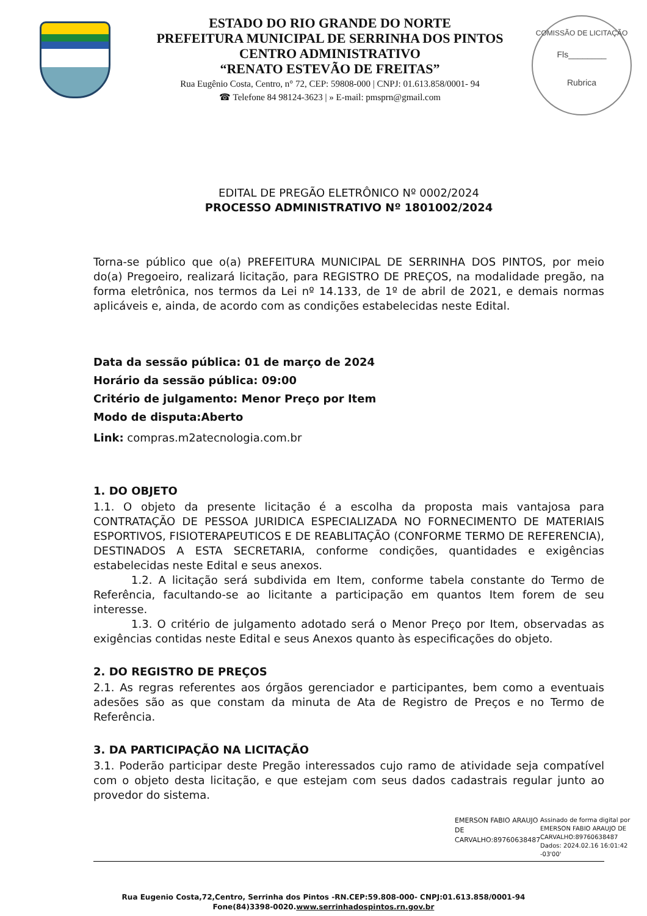ESTADO DO RIO GRANDE DO NORTE
PREFEITURA MUNICIPAL DE SERRINHA DOS PINTOS
CENTRO ADMINISTRATIVO
“RENATO ESTEVÃO DE FREITAS”
Rua Eugênio Costa, Centro, n° 72, CEP: 59808-000 | CNPJ: 01.613.858/0001- 94
☎ Telefone 84 98124-3623 | » E-mail: pmsprn@gmail.com
COMISSÃO DE LICITAÇÃO
Fls________
Rubrica
EDITAL DE PREGÃO ELETRÔNICO Nº 0002/2024
PROCESSO ADMINISTRATIVO Nº 1801002/2024
Torna-se público que o(a) PREFEITURA MUNICIPAL DE SERRINHA DOS PINTOS, por meio do(a) Pregoeiro, realizará licitação, para REGISTRO DE PREÇOS, na modalidade pregão, na forma eletrônica, nos termos da Lei nº 14.133, de 1º de abril de 2021, e demais normas aplicáveis e, ainda, de acordo com as condições estabelecidas neste Edital.
Data da sessão pública: 01 de março de 2024
Horário da sessão pública: 09:00
Critério de julgamento: Menor Preço por Item
Modo de disputa:Aberto
Link: compras.m2atecnologia.com.br
1. DO OBJETO
1.1. O objeto da presente licitação é a escolha da proposta mais vantajosa para CONTRATAÇÃO DE PESSOA JURIDICA ESPECIALIZADA NO FORNECIMENTO DE MATERIAIS ESPORTIVOS, FISIOTERAPEUTICOS E DE REABLITAÇÃO (CONFORME TERMO DE REFERENCIA), DESTINADOS A ESTA SECRETARIA, conforme condições, quantidades e exigências estabelecidas neste Edital e seus anexos.
1.2. A licitação será subdivida em Item, conforme tabela constante do Termo de Referência, facultando-se ao licitante a participação em quantos Item forem de seu interesse.
1.3. O critério de julgamento adotado será o Menor Preço por Item, observadas as exigências contidas neste Edital e seus Anexos quanto às especificações do objeto.
2. DO REGISTRO DE PREÇOS
2.1. As regras referentes aos órgãos gerenciador e participantes, bem como a eventuais adesões são as que constam da minuta de Ata de Registro de Preços e no Termo de Referência.
3. DA PARTICIPAÇÃO NA LICITAÇÃO
3.1. Poderão participar deste Pregão interessados cujo ramo de atividade seja compatível com o objeto desta licitação, e que estejam com seus dados cadastrais regular junto ao provedor do sistema.
EMERSON FABIO ARAUJO DE CARVALHO:89760638487
Assinado de forma digital por EMERSON FABIO ARAUJO DE CARVALHO:89760638487 Dados: 2024.02.16 16:01:42 -03'00'
Rua Eugenio Costa,72,Centro, Serrinha dos Pintos -RN.CEP:59.808-000- CNPJ:01.613.858/0001-94
Fone(84)3398-0020.www.serrinhadospintos.rn.gov.br